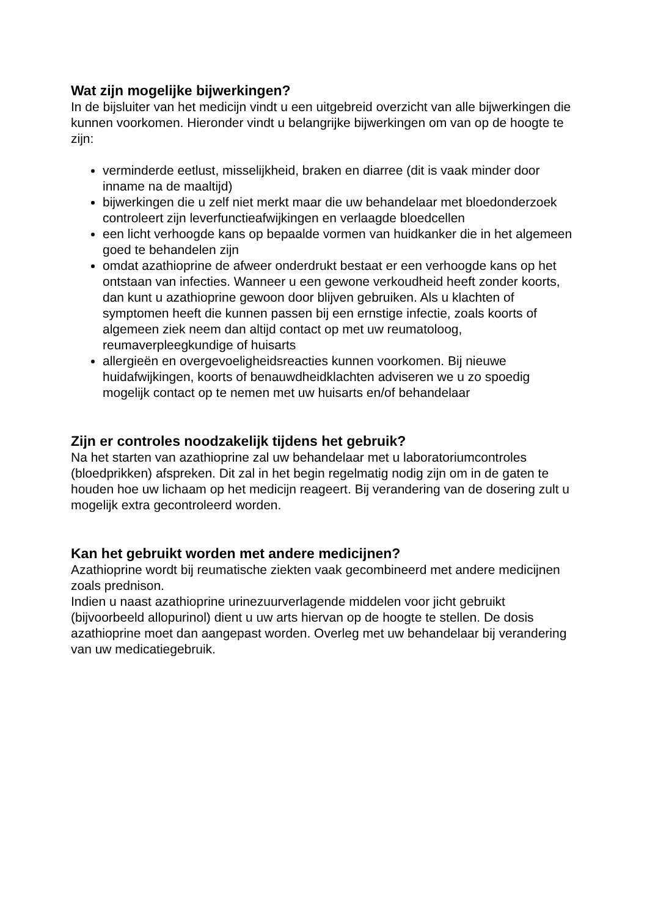Wat zijn mogelijke bijwerkingen?
In de bijsluiter van het medicijn vindt u een uitgebreid overzicht van alle bijwerkingen die kunnen voorkomen. Hieronder vindt u belangrijke bijwerkingen om van op de hoogte te zijn:
verminderde eetlust, misselijkheid, braken en diarree (dit is vaak minder door inname na de maaltijd)
bijwerkingen die u zelf niet merkt maar die uw behandelaar met bloedonderzoek controleert zijn leverfunctieafwijkingen en verlaagde bloedcellen
een licht verhoogde kans op bepaalde vormen van huidkanker die in het algemeen goed te behandelen zijn
omdat azathioprine de afweer onderdrukt bestaat er een verhoogde kans op het ontstaan van infecties. Wanneer u een gewone verkoudheid heeft zonder koorts, dan kunt u azathioprine gewoon door blijven gebruiken. Als u klachten of symptomen heeft die kunnen passen bij een ernstige infectie, zoals koorts of algemeen ziek neem dan altijd contact op met uw reumatoloog, reumaverpleegkundige of huisarts
allergieën en overgevoeligheidsreacties kunnen voorkomen. Bij nieuwe huidafwijkingen, koorts of benauwdheidklachten adviseren we u zo spoedig mogelijk contact op te nemen met uw huisarts en/of behandelaar
Zijn er controles noodzakelijk tijdens het gebruik?
Na het starten van azathioprine zal uw behandelaar met u laboratoriumcontroles (bloedprikken) afspreken. Dit zal in het begin regelmatig nodig zijn om in de gaten te houden hoe uw lichaam op het medicijn reageert. Bij verandering van de dosering zult u mogelijk extra gecontroleerd worden.
Kan het gebruikt worden met andere medicijnen?
Azathioprine wordt bij reumatische ziekten vaak gecombineerd met andere medicijnen zoals prednison.
Indien u naast azathioprine urinezuurverlagende middelen voor jicht gebruikt (bijvoorbeeld allopurinol) dient u uw arts hiervan op de hoogte te stellen. De dosis azathioprine moet dan aangepast worden. Overleg met uw behandelaar bij verandering van uw medicatiegebruik.